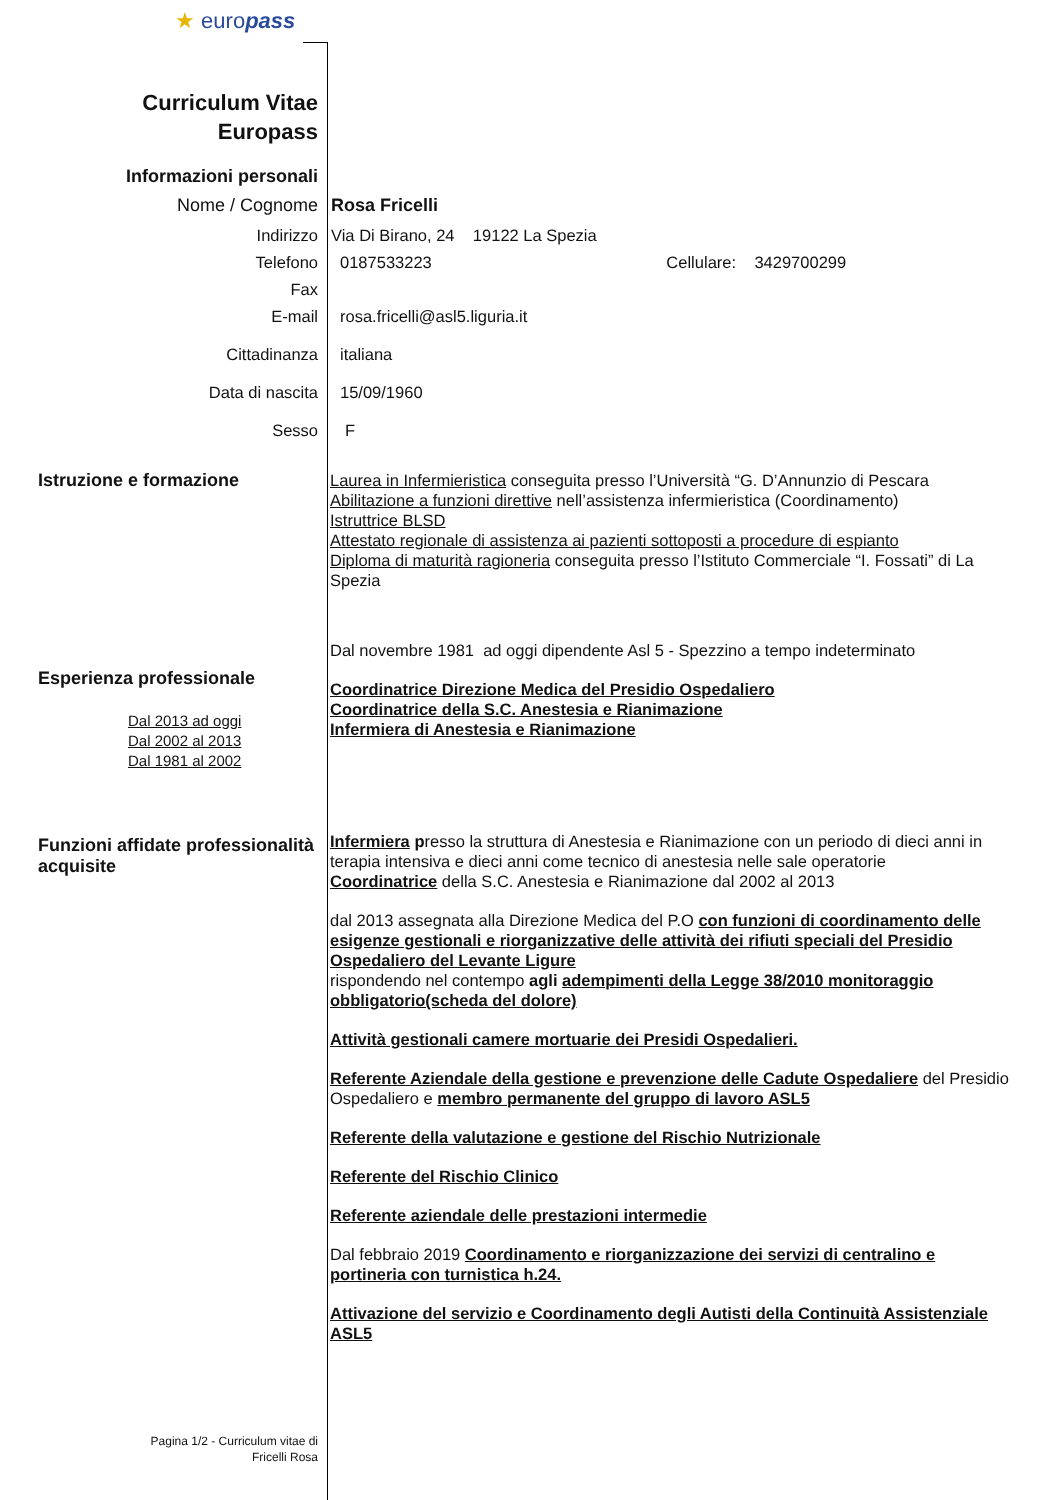★ europass
Curriculum Vitae
Europass
Informazioni personali
Nome / Cognome Rosa Fricelli
Indirizzo Via Di Birano, 24 19122 La Spezia
Telefono 0187533223 Cellulare: 3429700299
Fax
E-mail rosa.fricelli@asl5.liguria.it
Cittadinanza italiana
Data di nascita 15/09/1960
Sesso F
Istruzione e formazione
Laurea in Infermieristica conseguita presso l’Università “G. D’Annunzio di Pescara
Abilitazione a funzioni direttive nell’assistenza infermieristica (Coordinamento)
Istruttrice BLSD
Attestato regionale di assistenza ai pazienti sottoposti a procedure di espianto
Diploma di maturità ragioneria conseguita presso l’Istituto Commerciale “I. Fossati” di La Spezia
Esperienza professionale
Dal 2013 ad oggi
Dal 2002 al 2013
Dal 1981 al 2002
Dal novembre 1981 ad oggi dipendente Asl 5 - Spezzino a tempo indeterminato
Coordinatrice Direzione Medica del Presidio Ospedaliero
Coordinatrice della S.C. Anestesia e Rianimazione
Infermiera di Anestesia e Rianimazione
Funzioni affidate professionalità acquisite
Infermiera presso la struttura di Anestesia e Rianimazione con un periodo di dieci anni in terapia intensiva e dieci anni come tecnico di anestesia nelle sale operatorie
Coordinatrice della S.C. Anestesia e Rianimazione dal 2002 al 2013
dal 2013 assegnata alla Direzione Medica del P.O con funzioni di coordinamento delle esigenze gestionali e riorganizzative delle attività dei rifiuti speciali del Presidio Ospedaliero del Levante Ligure
rispondendo nel contempo agli adempimenti della Legge 38/2010 monitoraggio obbligatorio(scheda del dolore)
Attività gestionali camere mortuarie dei Presidi Ospedalieri.
Referente Aziendale della gestione e prevenzione delle Cadute Ospedaliere del Presidio Ospedaliero e membro permanente del gruppo di lavoro ASL5
Referente della valutazione e gestione del Rischio Nutrizionale
Referente del Rischio Clinico
Referente aziendale delle prestazioni intermedie
Dal febbraio 2019 Coordinamento e riorganizzazione dei servizi di centralino e portineria con turnistica h.24.
Attivazione del servizio e Coordinamento degli Autisti della Continuità Assistenziale ASL5
Pagina 1/2 - Curriculum vitae di
Fricelli Rosa